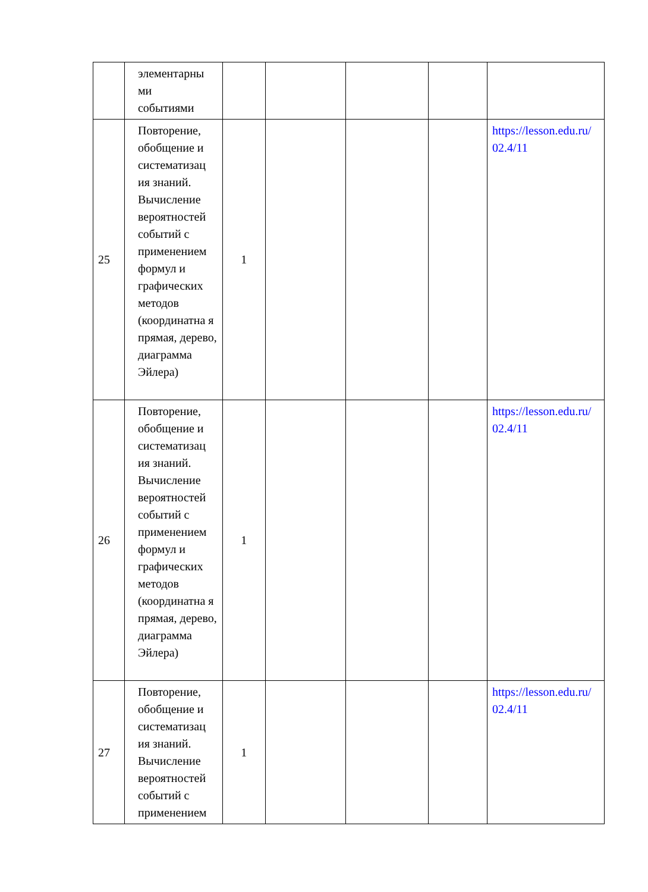| | элементарны ми событиями | | | | | |
| 25 | Повторение, обобщение и систематизац ия знаний. Вычисление вероятностей событий с применением формул и графических методов (координатна я прямая, дерево, диаграмма Эйлера) | 1 | | | | https://lesson.edu.ru/ 02.4/11 |
| 26 | Повторение, обобщение и систематизац ия знаний. Вычисление вероятностей событий с применением формул и графических методов (координатна я прямая, дерево, диаграмма Эйлера) | 1 | | | | https://lesson.edu.ru/ 02.4/11 |
| 27 | Повторение, обобщение и систематизац ия знаний. Вычисление вероятностей событий с применением | 1 | | | | https://lesson.edu.ru/ 02.4/11 |